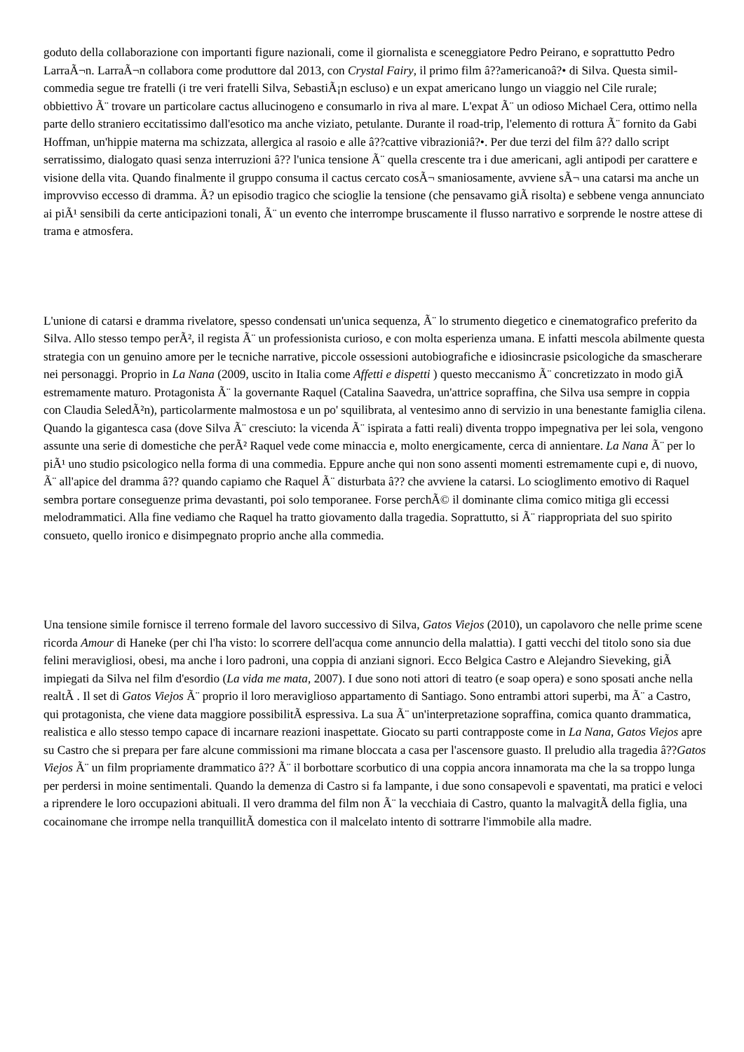goduto della collaborazione con importanti figure nazionali, come il giornalista e sceneggiatore Pedro Peirano, e soprattutto Pedro LarraÃ¬n. LarraÃ¬n collabora come produttore dal 2013, con Crystal Fairy, il primo film â??americanoâ?• di Silva. Questa simil-commedia segue tre fratelli (i tre veri fratelli Silva, SebastiÃ¡n escluso) e un expat americano lungo un viaggio nel Cile rurale; obbiettivo Ã¨ trovare un particolare cactus allucinogeno e consumarlo in riva al mare. L'expat Ã¨ un odioso Michael Cera, ottimo nella parte dello straniero eccitatissimo dall'esotico ma anche viziato, petulante. Durante il road-trip, l'elemento di rottura Ã¨ fornito da Gabi Hoffman, un'hippie materna ma schizzata, allergica al rasoio e alle â??cattive vibrazioniâ?•. Per due terzi del film â?? dallo script serratissimo, dialogato quasi senza interruzioni â?? l'unica tensione Ã¨ quella crescente tra i due americani, agli antipodi per carattere e visione della vita. Quando finalmente il gruppo consuma il cactus cercato cosÃ¬ smaniosamente, avviene sÃ¬ una catarsi ma anche un improvviso eccesso di dramma. Ã? un episodio tragico che scioglie la tensione (che pensavamo giÃ risolta) e sebbene venga annunciato ai piÃ¹ sensibili da certe anticipazioni tonali, Ã¨ un evento che interrompe bruscamente il flusso narrativo e sorprende le nostre attese di trama e atmosfera.
L'unione di catarsi e dramma rivelatore, spesso condensati un'unica sequenza, Ã¨ lo strumento diegetico e cinematografico preferito da Silva. Allo stesso tempo perÃ², il regista Ã¨ un professionista curioso, e con molta esperienza umana. E infatti mescola abilmente questa strategia con un genuino amore per le tecniche narrative, piccole ossessioni autobiografiche e idiosincrasie psicologiche da smascherare nei personaggi. Proprio in La Nana (2009, uscito in Italia come Affetti e dispetti ) questo meccanismo Ã¨ concretizzato in modo giÃ estremamente maturo. Protagonista Ã¨ la governante Raquel (Catalina Saavedra, un'attrice sopraffina, che Silva usa sempre in coppia con Claudia SeledÃ²n), particolarmente malmostosa e un po' squilibrata, al ventesimo anno di servizio in una benestante famiglia cilena. Quando la gigantesca casa (dove Silva Ã¨ cresciuto: la vicenda Ã¨ ispirata a fatti reali) diventa troppo impegnativa per lei sola, vengono assunte una serie di domestiche che perÃ² Raquel vede come minaccia e, molto energicamente, cerca di annientare. La Nana Ã¨ per lo piÃ¹ uno studio psicologico nella forma di una commedia. Eppure anche qui non sono assenti momenti estremamente cupi e, di nuovo, Ã¨ all'apice del dramma â?? quando capiamo che Raquel Ã¨ disturbata â?? che avviene la catarsi. Lo scioglimento emotivo di Raquel sembra portare conseguenze prima devastanti, poi solo temporanee. Forse perchÃ© il dominante clima comico mitiga gli eccessi melodrammatici. Alla fine vediamo che Raquel ha tratto giovamento dalla tragedia. Soprattutto, si Ã¨ riappropriata del suo spirito consueto, quello ironico e disimpegnato proprio anche alla commedia.
Una tensione simile fornisce il terreno formale del lavoro successivo di Silva, Gatos Viejos (2010), un capolavoro che nelle prime scene ricorda Amour di Haneke (per chi l'ha visto: lo scorrere dell'acqua come annuncio della malattia). I gatti vecchi del titolo sono sia due felini meravigliosi, obesi, ma anche i loro padroni, una coppia di anziani signori. Ecco Belgica Castro e Alejandro Sieveking, giÃ impiegati da Silva nel film d'esordio (La vida me mata, 2007). I due sono noti attori di teatro (e soap opera) e sono sposati anche nella realtÃ . Il set di Gatos Viejos Ã¨ proprio il loro meraviglioso appartamento di Santiago. Sono entrambi attori superbi, ma Ã¨ a Castro, qui protagonista, che viene data maggiore possibilitÃ espressiva. La sua Ã¨ un'interpretazione sopraffina, comica quanto drammatica, realistica e allo stesso tempo capace di incarnare reazioni inaspettate. Giocato su parti contrapposte come in La Nana, Gatos Viejos apre su Castro che si prepara per fare alcune commissioni ma rimane bloccata a casa per l'ascensore guasto. Il preludio alla tragedia â??Gatos Viejos Ã¨ un film propriamente drammatico â?? Ã¨ il borbottare scorbutico di una coppia ancora innamorata ma che la sa troppo lunga per perdersi in moine sentimentali. Quando la demenza di Castro si fa lampante, i due sono consapevoli e spaventati, ma pratici e veloci a riprendere le loro occupazioni abituali. Il vero dramma del film non Ã¨ la vecchiaia di Castro, quanto la malvagitÃ della figlia, una cocainomane che irrompe nella tranquillitÃ domestica con il malcelato intento di sottrarre l'immobile alla madre.